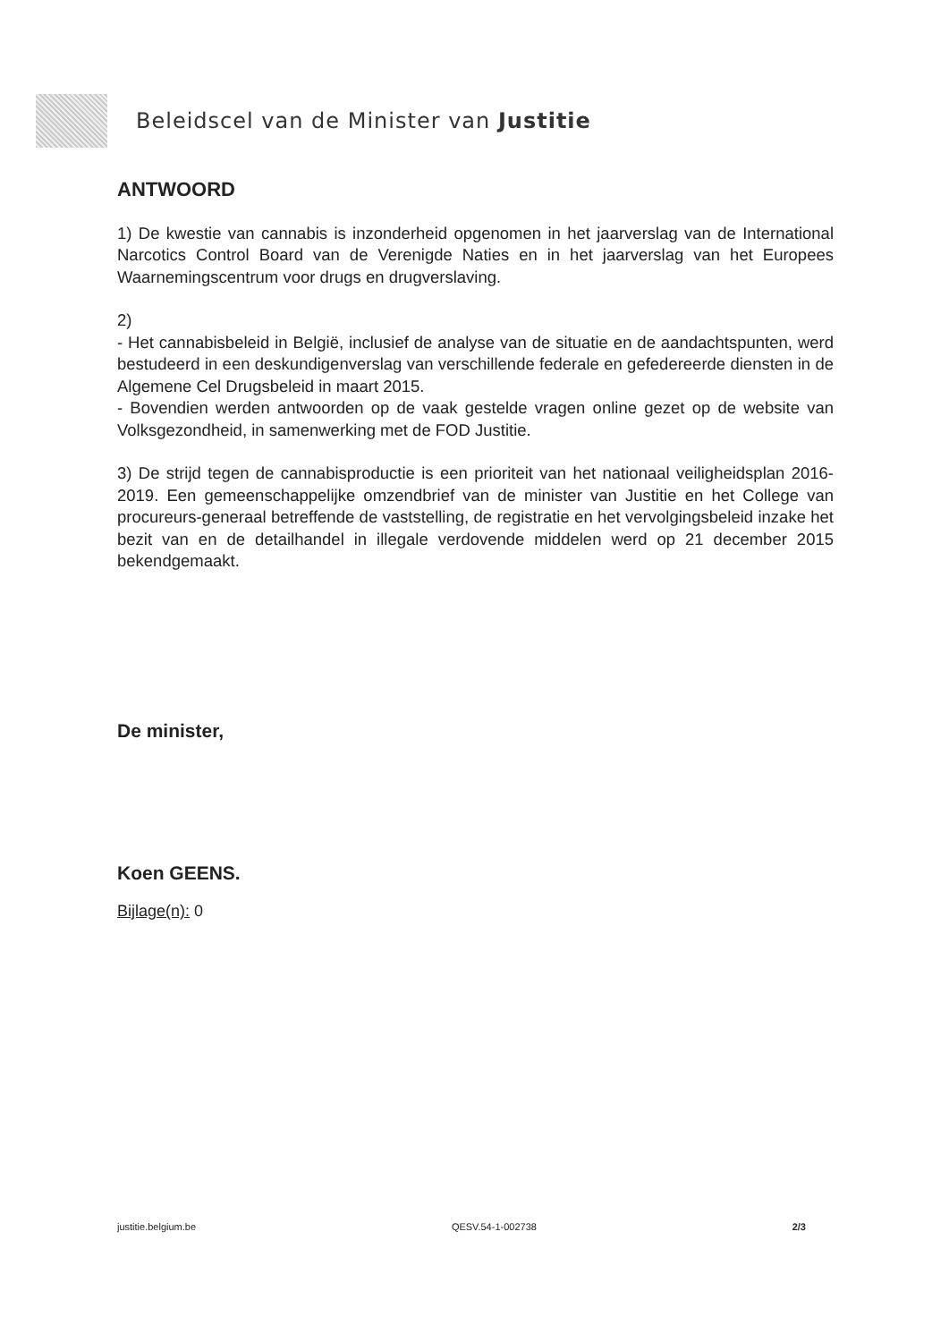Beleidscel van de Minister van Justitie
ANTWOORD
1) De kwestie van cannabis is inzonderheid opgenomen in het jaarverslag van de International Narcotics Control Board van de Verenigde Naties en in het jaarverslag van het Europees Waarnemingscentrum voor drugs en drugverslaving.
2)
- Het cannabisbeleid in België, inclusief de analyse van de situatie en de aandachtspunten, werd bestudeerd in een deskundigenverslag van verschillende federale en gefedereerde diensten in de Algemene Cel Drugsbeleid in maart 2015.
- Bovendien werden antwoorden op de vaak gestelde vragen online gezet op de website van Volksgezondheid, in samenwerking met de FOD Justitie.
3) De strijd tegen de cannabisproductie is een prioriteit van het nationaal veiligheidsplan 2016-2019. Een gemeenschappelijke omzendbrief van de minister van Justitie en het College van procureurs-generaal betreffende de vaststelling, de registratie en het vervolgingsbeleid inzake het bezit van en de detailhandel in illegale verdovende middelen werd op 21 december 2015 bekendgemaakt.
De minister,
Koen GEENS.
Bijlage(n): 0
justitie.belgium.be QESV.54-1-002738 2/3